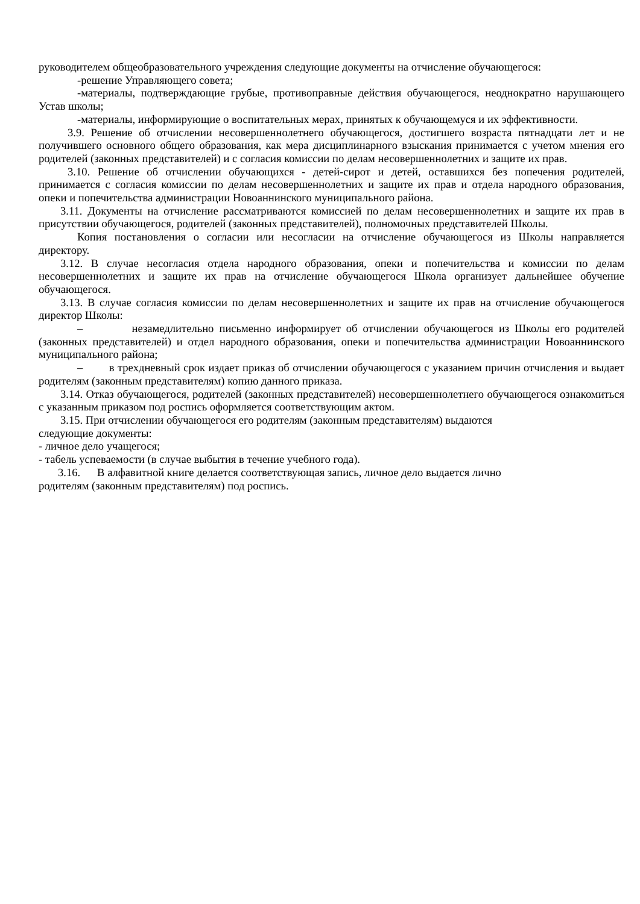руководителем общеобразовательного учреждения следующие документы на отчисление обучающегося:
-решение Управляющего совета;
-материалы, подтверждающие грубые, противоправные действия обучающегося, неоднократно нарушающего Устав школы;
-материалы, информирующие о воспитательных мерах, принятых к обучающемуся и их эффективности.
3.9. Решение об отчислении несовершеннолетнего обучающегося, достигшего возраста пятнадцати лет и не получившего основного общего образования, как мера дисциплинарного взыскания принимается с учетом мнения его родителей (законных представителей) и с согласия комиссии по делам несовершеннолетних и защите их прав.
3.10. Решение об отчислении обучающихся - детей-сирот и детей, оставшихся без попечения родителей, принимается с согласия комиссии по делам несовершеннолетних и защите их прав и отдела народного образования, опеки и попечительства администрации Новоаннинского муниципального района.
3.11. Документы на отчисление рассматриваются комиссией по делам несовершеннолетних и защите их прав в присутствии обучающегося, родителей (законных представителей), полномочных представителей Школы.
Копия постановления о согласии или несогласии на отчисление обучающегося из Школы направляется директору.
3.12. В случае несогласия отдела народного образования, опеки и попечительства и комиссии по делам несовершеннолетних и защите их прав на отчисление обучающегося Школа организует дальнейшее обучение обучающегося.
3.13. В случае согласия комиссии по делам несовершеннолетних и защите их прав на отчисление обучающегося директор Школы:
– незамедлительно письменно информирует об отчислении обучающегося из Школы его родителей (законных представителей) и отдел народного образования, опеки и попечительства администрации Новоаннинского муниципального района;
– в трехдневный срок издает приказ об отчислении обучающегося с указанием причин отчисления и выдает родителям (законным представителям) копию данного приказа.
3.14. Отказ обучающегося, родителей (законных представителей) несовершеннолетнего обучающегося ознакомиться с указанным приказом под роспись оформляется соответствующим актом.
3.15. При отчислении обучающегося его родителям (законным представителям) выдаются
следующие документы:
- личное дело учащегося;
- табель успеваемости (в случае выбытия в течение учебного года).
3.16. В алфавитной книге делается соответствующая запись, личное дело выдается лично
родителям (законным представителям) под роспись.